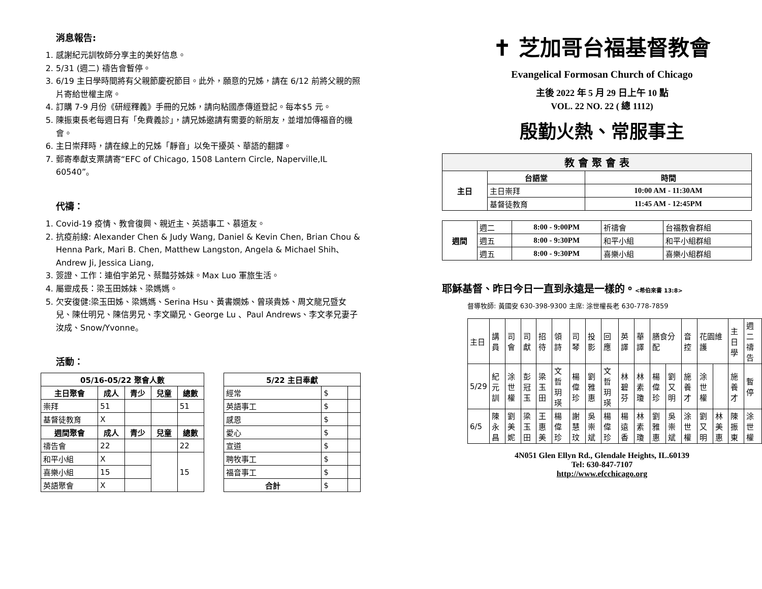消息報告:
1. 感謝紀元訓牧師分享主的美好信息。
2. 5/31 (週二) 禱告會暫停。
3. 6/19 主日學時間將有父親節慶祝節目。此外，願意的兄姊，請在 6/12 前將父親的照片寄給世權主席。
4. 訂購 7-9 月份《研經釋義》手冊的兄姊，請向粘國彥傳道登記。每本$5 元。
5. 陳振東長老每週日有「免費義診」，請兄姊邀請有需要的新朋友，並增加傳福音的機會。
6. 主日崇拜時，請在線上的兄姊「靜音」以免干擾英、華語的翻譯。
7. 郵寄奉獻支票請寄“EFC of Chicago, 1508 Lantern Circle, Naperville,IL 60540”。
代禱：
1. Covid-19 疫情、教會復興、親近主、英語事工、慕道友。
2. 抗疫前線: Alexander Chen & Judy Wang, Daniel & Kevin Chen, Brian Chou & Henna Park, Mari B. Chen, Matthew Langston, Angela & Michael Shih、Andrew Ji, Jessica Liang,
3. 簽證、工作：連伯宇弟兄、蔡豔芬姊妹。Max Luo 軍旅生活。
4. 屬靈成長：梁玉田姊妹、梁媽媽。
5. 欠安復健:梁玉田姊、梁媽媽、Serina Hsu、黃書嫻姊、曾瑛貴姊、周文龍兄暨女兒、陳仕明兄、陳信男兄、李文顯兄、George Lu 、Paul Andrews、李文孝兄妻子汝成、Snow/Yvonne。
活動：
| 05/16-05/22 聚會人數 | | | | |
| --- | --- | --- | --- | --- |
| 主日聚會 | 成人 | 青少 | 兒童 | 總數 |
| 崇拜 | 51 | | | 51 |
| 基督徒教育 | X | | | |
| 週間聚會 | 成人 | 青少 | 兒童 | 總數 |
| 禱告會 | 22 | | | 22 |
| 和平小組 | X | | | 15 |
| 喜樂小組 | 15 | | | |
| 英語聚會 | X | | | |
| 5/22 主日奉獻 | | |
| --- | --- | --- |
| 經常 | $ | |
| 英語事工 | $ | |
| 感恩 | $ | |
| 愛心 | $ | |
| 宣道 | $ | |
| 聘牧事工 | $ | |
| 福音事工 | $ | |
| 合計 | $ | |
✝ 芝加哥台福基督教會
Evangelical Formosan Church of Chicago
主後 2022 年 5 月 29 日上午 10 點
VOL. 22 NO. 22 ( 總 1112)
殷勤火熱、常服事主
| 教 會 聚 會 表 | | |
| --- | --- | --- |
| 主日 | 台語堂 | 時間 |
| | 主日崇拜 | 10:00 AM - 11:30AM |
| | 基督徒教育 | 11:45 AM - 12:45PM |
| 週間 | 週二 | 8:00 - 9:00PM | 祈禱會 | 台福教會群組 |
| | 週五 | 8:00 - 9:30PM | 和平小組 | 和平小組群組 |
| | 週五 | 8:00 - 9:30PM | 喜樂小組 | 喜樂小組群組 |
耶穌基督、昨日今日一直到永遠是一樣的。<希伯來書 13:8>
督導牧師: 黃國安 630-398-9300 主席: 涂世權長老 630-778-7859
| 主日 | 講員 | 司會 | 司獻 | 招待 | 領詩 | 司琴 | 投影 | 回應 | 英譯 | 華譯 | 膳食分配 | | 音控 | 花園維護 | | 主日學 | 週二禱告 |
| 5/29 | 紀元訓 | 涂世權 | 彭冠玉 | 梁玉田 | 文哲玥瑛 | 楊偉珍 | 劉雅惠 | 文哲玥瑛 | 林碧芬 | 林素瓊 | 楊偉珍 | 劉又明 | 施養才 | 涂世權 | | 施養才 | 暫停 |
| 6/5 | 陳永昌 | 劉美妮 | 梁玉田 | 王惠美 | 楊偉珍 | 謝慧玟 | 吳崇斌 | 楊偉珍 | 楊遠香 | 林素瓊 | 劉雅惠 | 吳崇斌 | 涂世權 | 劉又明 | 林美惠 | 陳振東 | 涂世權 |
4N051 Glen Ellyn Rd., Glendale Heights, IL.60139
Tel: 630-847-7107
http://www.efcchicago.org